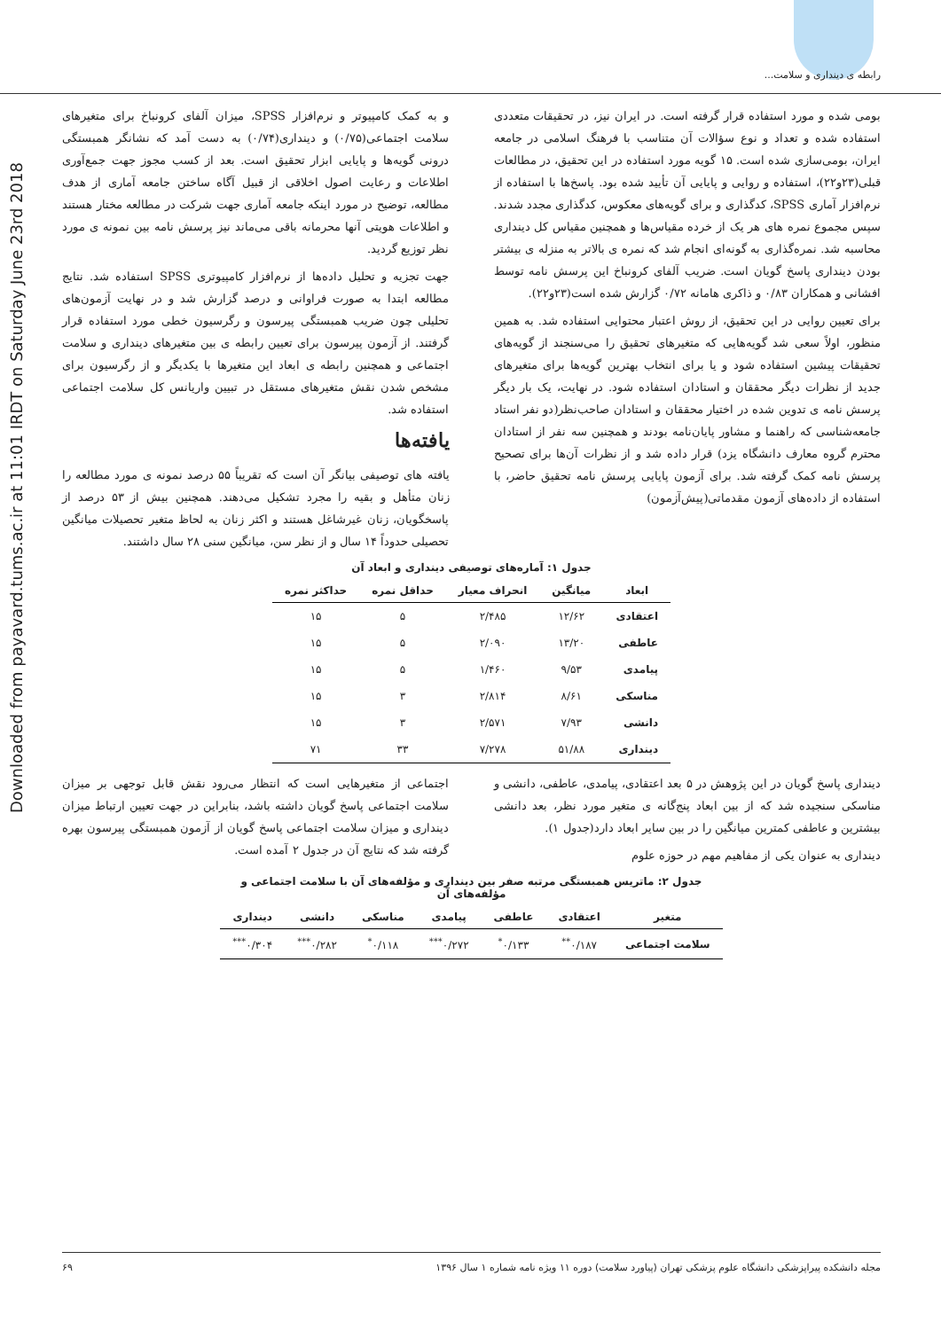رابطه ی دینداری و سلامت...
Downloaded from payavard.tums.ac.ir at 11:01 IRDT on Saturday June 23rd 2018
بومی شده و مورد استفاده قرار گرفته است. در ایران نیز، در تحقیقات متعددی استفاده شده و تعداد و نوع سؤالات آن متناسب با فرهنگ اسلامی در جامعه ایران، بومی‌سازی شده است. ۱۵ گویه مورد استفاده در این تحقیق، در مطالعات قبلی(۲۳و۲۲)، استفاده و روایی و پایایی آن تأیید شده بود. پاسخ‌ها با استفاده از نرم‌افزار آماری SPSS، کدگذاری و برای گویه‌های معکوس، کدگذاری مجدد شدند. سپس مجموع نمره های هر یک از خرده مقیاس‌ها و همچنین مقیاس کل دینداری محاسبه شد. نمره‌گذاری به گونه‌ای انجام شد که نمره ی بالاتر به منزله ی بیشتر بودن دینداری پاسخ گویان است. ضریب آلفای کرونباخ این پرسش نامه توسط افشانی و همکاران ۰/۸۳ و ذاکری هامانه ۰/۷۲ گزارش شده است(۲۳و۲۲).
برای تعیین روایی در این تحقیق، از روش اعتبار محتوایی استفاده شد. به همین منظور، اولاً سعی شد گویه‌هایی که متغیرهای تحقیق را می‌سنجند از گویه‌های تحقیقات پیشین استفاده شود و یا برای انتخاب بهترین گویه‌ها برای متغیرهای جدید از نظرات دیگر محققان و استادان استفاده شود. در نهایت، یک بار دیگر پرسش نامه ی تدوین شده در اختیار محققان و استادان صاحب‌نظر(دو نفر استاد جامعه‌شناسی که راهنما و مشاور پایان‌نامه بودند و همچنین سه نفر از استادان محترم گروه معارف دانشگاه یزد) قرار داده شد و از نظرات آن‌ها برای تصحیح پرسش نامه کمک گرفته شد. برای آزمون پایایی پرسش نامه تحقیق حاضر، با استفاده از داده‌های آزمون مقدماتی(پیش‌آزمون)
و به کمک کامپیوتر و نرم‌افزار SPSS، میزان آلفای کرونباخ برای متغیرهای سلامت اجتماعی(۰/۷۵) و دینداری(۰/۷۴) به دست آمد که نشانگر همبستگی درونی گویه‌ها و پایایی ابزار تحقیق است. بعد از کسب مجوز جهت جمع‌آوری اطلاعات و رعایت اصول اخلاقی از قبیل آگاه ساختن جامعه آماری از هدف مطالعه، توضیح در مورد اینکه جامعه آماری جهت شرکت در مطالعه مختار هستند و اطلاعات هویتی آنها محرمانه باقی می‌ماند نیز پرسش نامه بین نمونه ی مورد نظر توزیع گردید.
جهت تجزیه و تحلیل داده‌ها از نرم‌افزار کامپیوتری SPSS استفاده شد. نتایج مطالعه ابتدا به صورت فراوانی و درصد گزارش شد و در نهایت آزمون‌های تحلیلی چون ضریب همبستگی پیرسون و رگرسیون خطی مورد استفاده قرار گرفتند. از آزمون پیرسون برای تعیین رابطه ی بین متغیرهای دینداری و سلامت اجتماعی و همچنین رابطه ی ابعاد این متغیرها با یکدیگر و از رگرسیون برای مشخص شدن نقش متغیرهای مستقل در تبیین واریانس کل سلامت اجتماعی استفاده شد.
یافته‌ها
یافته های توصیفی بیانگر آن است که تقریباً ۵۵ درصد نمونه ی مورد مطالعه را زنان متأهل و بقیه را مجرد تشکیل می‌دهند. همچنین بیش از ۵۳ درصد از پاسخگویان، زنان غیرشاغل هستند و اکثر زنان به لحاظ متغیر تحصیلات میانگین تحصیلی حدوداً ۱۴ سال و از نظر سن، میانگین سنی ۲۸ سال داشتند.
جدول ۱: آماره‌های توصیفی دینداری و ابعاد آن
| ابعاد | میانگین | انحراف معیار | حداقل نمره | حداکثر نمره |
| --- | --- | --- | --- | --- |
| اعتقادی | ۱۲/۶۲ | ۲/۴۸۵ | ۵ | ۱۵ |
| عاطفی | ۱۳/۲۰ | ۲/۰۹۰ | ۵ | ۱۵ |
| پیامدی | ۹/۵۳ | ۱/۴۶۰ | ۵ | ۱۵ |
| مناسکی | ۸/۶۱ | ۲/۸۱۴ | ۳ | ۱۵ |
| دانشی | ۷/۹۳ | ۲/۵۷۱ | ۳ | ۱۵ |
| دینداری | ۵۱/۸۸ | ۷/۲۷۸ | ۳۳ | ۷۱ |
دینداری پاسخ گویان در این پژوهش در ۵ بعد اعتقادی، پیامدی، عاطفی، دانشی و مناسکی سنجیده شد که از بین ابعاد پنج‌گانه ی متغیر مورد نظر، بعد دانشی بیشترین و عاطفی کمترین میانگین را در بین سایر ابعاد دارد(جدول ۱).
دینداری به عنوان یکی از مفاهیم مهم در حوزه علوم
اجتماعی از متغیرهایی است که انتظار می‌رود نقش قابل توجهی بر میزان سلامت اجتماعی پاسخ گویان داشته باشد، بنابراین در جهت تعیین ارتباط میزان دینداری و میزان سلامت اجتماعی پاسخ گویان از آزمون همبستگی پیرسون بهره گرفته شد که نتایج آن در جدول ۲ آمده است.
جدول ۲: ماتریس همبستگی مرتبه صفر بین دینداری و مؤلفه‌های آن با سلامت اجتماعی و مؤلفه‌های آن
| متغیر | اعتقادی | عاطفی | پیامدی | مناسکی | دانشی | دینداری |
| --- | --- | --- | --- | --- | --- | --- |
| سلامت اجتماعی | ۰/۱۸۷<sup>**</sup> | ۰/۱۳۳<sup>*</sup> | ۰/۲۷۲<sup>***</sup> | ۰/۱۱۸<sup>*</sup> | ۰/۲۸۲<sup>***</sup> | ۰/۳۰۴<sup>***</sup> |
مجله دانشکده پیراپزشکی دانشگاه علوم پزشکی تهران (پیاورد سلامت) دوره ۱۱ ویژه نامه شماره ۱ سال ۱۳۹۶ ۶۹